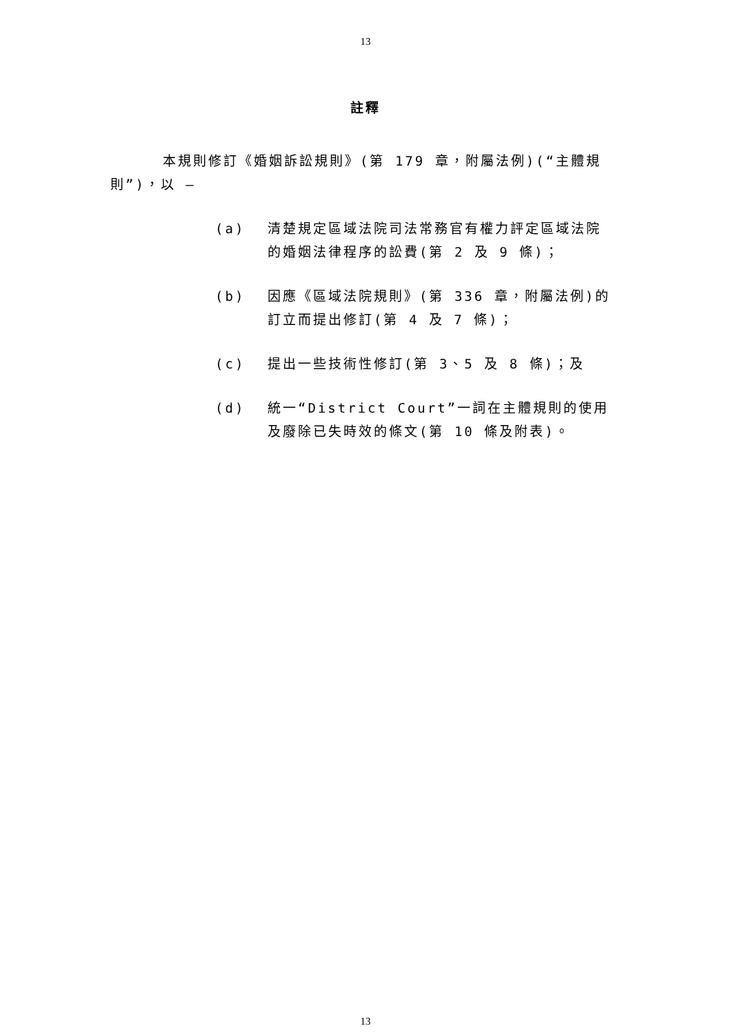13
註釋
本規則修訂《婚姻訴訟規則》(第 179 章，附屬法例)(“主體規則”)，以 —
(a) 清楚規定區域法院司法常務官有權力評定區域法院的婚姻法律程序的訟費(第 2 及 9 條)；
(b) 因應《區域法院規則》(第 336 章，附屬法例)的訂立而提出修訂(第 4 及 7 條)；
(c) 提出一些技術性修訂(第 3、5 及 8 條)；及
(d) 統一“District Court”一詞在主體規則的使用及廢除已失時效的條文(第 10 條及附表)。
13